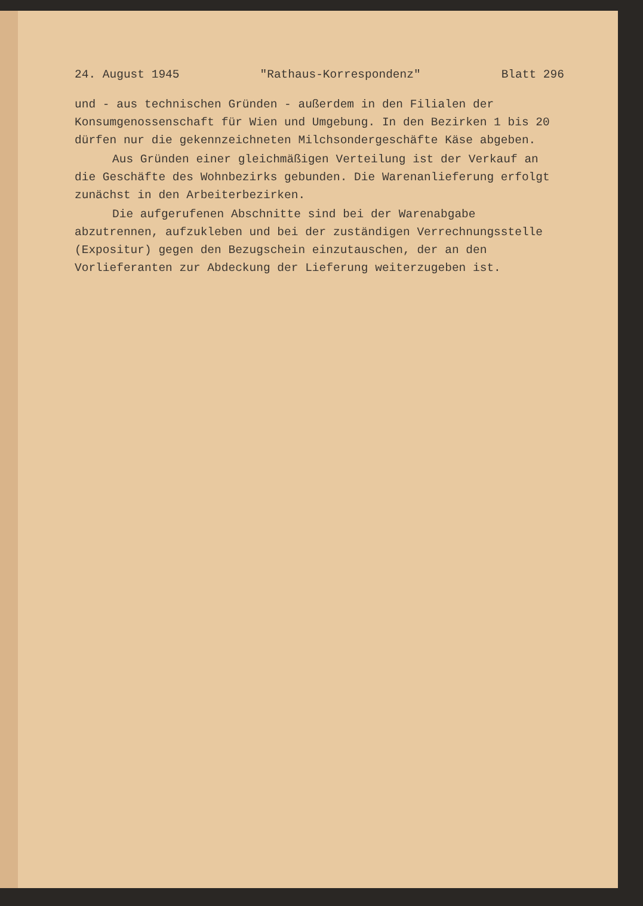24. August 1945 "Rathaus-Korrespondenz" Blatt 296
und - aus technischen Gründen - außerdem in den Filialen der Konsumgenossenschaft für Wien und Umgebung. In den Bezirken 1 bis 20 dürfen nur die gekennzeichneten Milchsondergeschäfte Käse abgeben.
Aus Gründen einer gleichmäßigen Verteilung ist der Verkauf an die Geschäfte des Wohnbezirks gebunden. Die Warenanlieferung erfolgt zunächst in den Arbeiterbezirken.
Die aufgerufenen Abschnitte sind bei der Warenabgabe abzutrennen, aufzukleben und bei der zuständigen Verrechnungsstelle (Expositur) gegen den Bezugschein einzutauschen, der an den Vorlieferanten zur Abdeckung der Lieferung weiterzugeben ist.